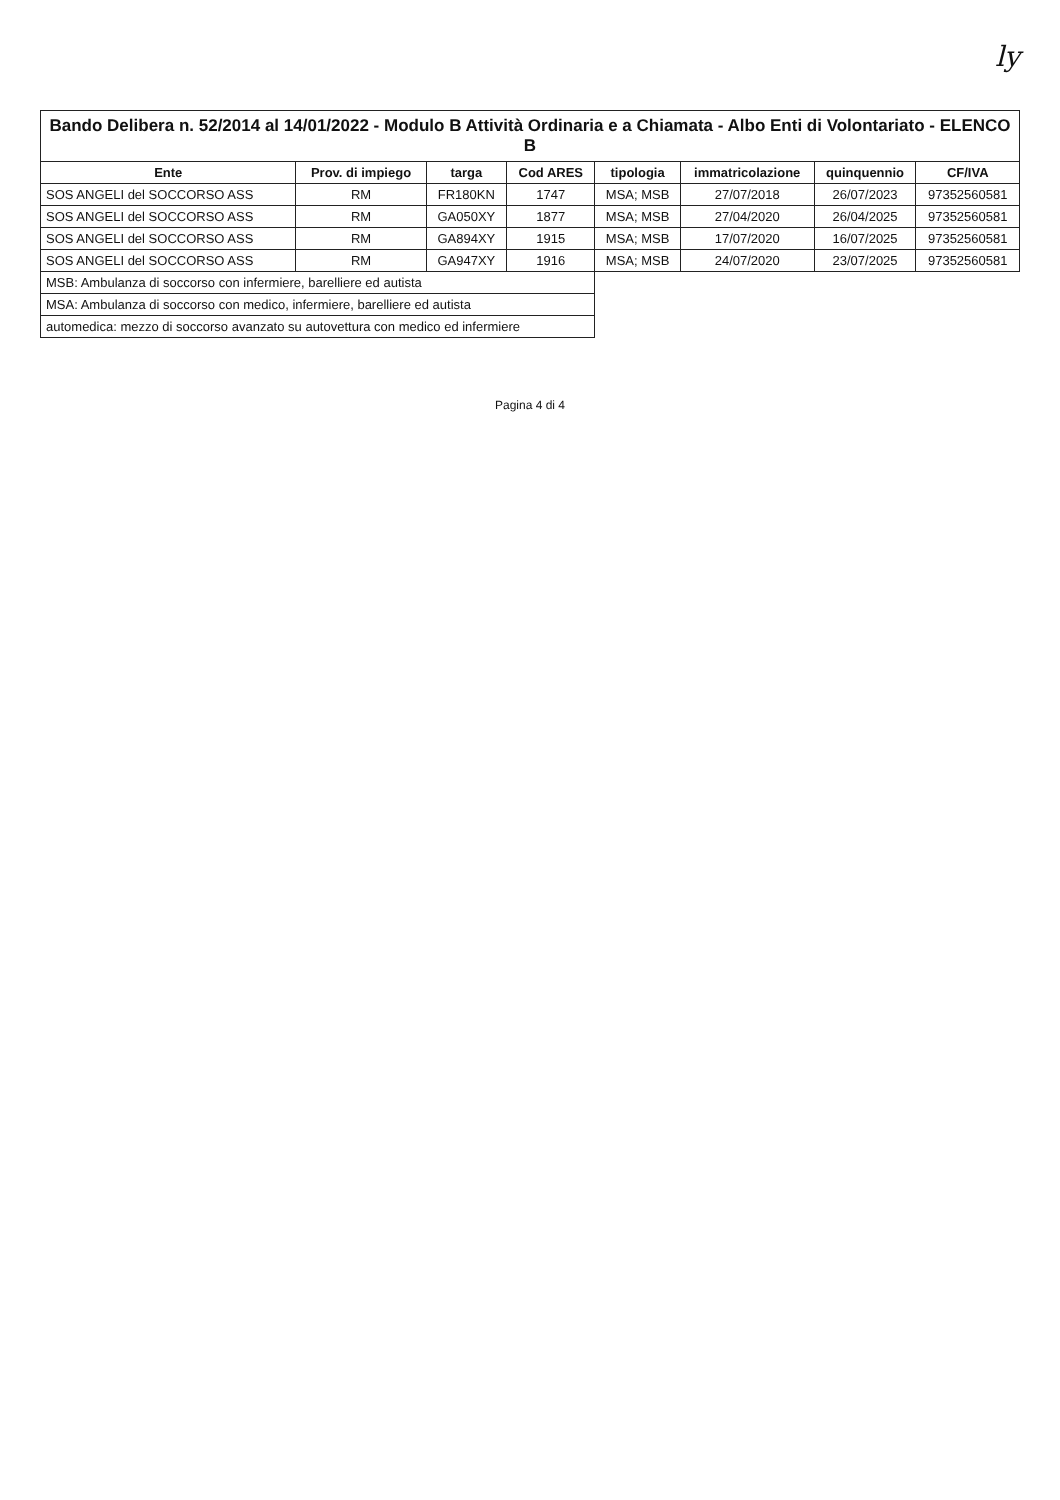ly
Bando Delibera n. 52/2014 al 14/01/2022 - Modulo B Attività Ordinaria e a Chiamata - Albo Enti di Volontariato - ELENCO B
| Ente | Prov. di impiego | targa | Cod ARES | tipologia | immatricolazione | quinquennio | CF/IVA |
| --- | --- | --- | --- | --- | --- | --- | --- |
| SOS ANGELI del SOCCORSO ASS | RM | FR180KN | 1747 | MSA; MSB | 27/07/2018 | 26/07/2023 | 97352560581 |
| SOS ANGELI del SOCCORSO ASS | RM | GA050XY | 1877 | MSA; MSB | 27/04/2020 | 26/04/2025 | 97352560581 |
| SOS ANGELI del SOCCORSO ASS | RM | GA894XY | 1915 | MSA; MSB | 17/07/2020 | 16/07/2025 | 97352560581 |
| SOS ANGELI del SOCCORSO ASS | RM | GA947XY | 1916 | MSA; MSB | 24/07/2020 | 23/07/2025 | 97352560581 |
| MSB: Ambulanza di soccorso con infermiere, barelliere ed autista | | | | | | | |
| MSA: Ambulanza di soccorso con medico, infermiere, barelliere ed autista | | | | | | | |
| automedica: mezzo di soccorso avanzato su autovettura con medico ed infermiere | | | | | | | |
Pagina 4 di 4